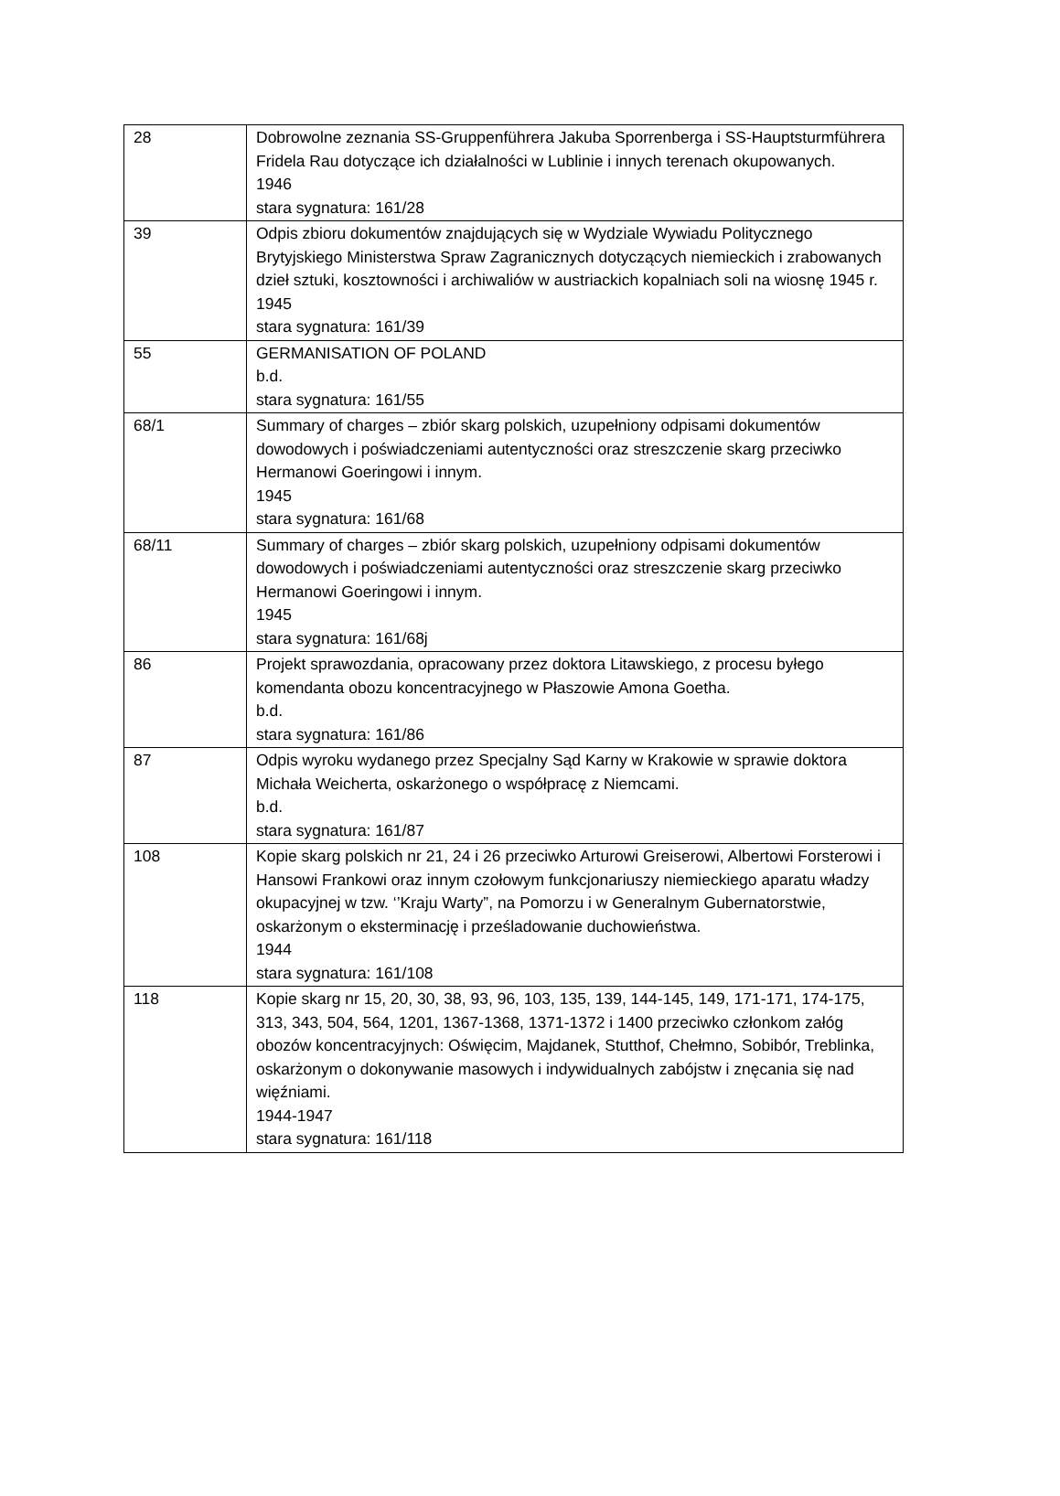| 28 | Dobrowolne zeznania SS-Gruppenführera Jakuba Sporrenberga i SS-Hauptsturmführera Fridela Rau dotyczące ich działalności w Lublinie i innych terenach okupowanych. 1946 stara sygnatura: 161/28 |
| 39 | Odpis zbioru dokumentów znajdujących się w Wydziale Wywiadu Politycznego Brytyjskiego Ministerstwa Spraw Zagranicznych dotyczących niemieckich i zrabowanych dzieł sztuki, kosztowności i archiwaliów w austriackich kopalniach soli na wiosnę 1945 r. 1945 stara sygnatura: 161/39 |
| 55 | GERMANISATION OF POLAND b.d. stara sygnatura: 161/55 |
| 68/1 | Summary of charges – zbiór skarg polskich, uzupełniony odpisami dokumentów dowodowych i poświadczeniami autentyczności oraz streszczenie skarg przeciwko Hermanowi Goeringowi i innym. 1945 stara sygnatura: 161/68 |
| 68/11 | Summary of charges – zbiór skarg polskich, uzupełniony odpisami dokumentów dowodowych i poświadczeniami autentyczności oraz streszczenie skarg przeciwko Hermanowi Goeringowi i innym. 1945 stara sygnatura: 161/68j |
| 86 | Projekt sprawozdania, opracowany przez doktora Litawskiego, z procesu byłego komendanta obozu koncentracyjnego w Płaszowie Amona Goetha. b.d. stara sygnatura: 161/86 |
| 87 | Odpis wyroku wydanego przez Specjalny Sąd Karny w Krakowie w sprawie doktora Michała Weicherta, oskarżonego o współpracę z Niemcami. b.d. stara sygnatura: 161/87 |
| 108 | Kopie skarg polskich nr 21, 24 i 26 przeciwko Arturowi Greiserowi, Albertowi Forsterowi i Hansowi Frankowi oraz innym czołowym funkcjonariuszy niemieckiego aparatu władzy okupacyjnej w tzw. ‘’Kraju Warty”, na Pomorzu i w Generalnym Gubernatorstwie, oskarżonym o eksterminację i prześladowanie duchowieństwa. 1944 stara sygnatura: 161/108 |
| 118 | Kopie skarg nr 15, 20, 30, 38, 93, 96, 103, 135, 139, 144-145, 149, 171-171, 174-175, 313, 343, 504, 564, 1201, 1367-1368, 1371-1372 i 1400 przeciwko członkom załóg obozów koncentracyjnych: Oświęcim, Majdanek, Stutthof, Chełmno, Sobibór, Treblinka, oskarżonym o dokonywanie masowych i indywidualnych zabójstw i znęcania się nad więźniami. 1944-1947 stara sygnatura: 161/118 |